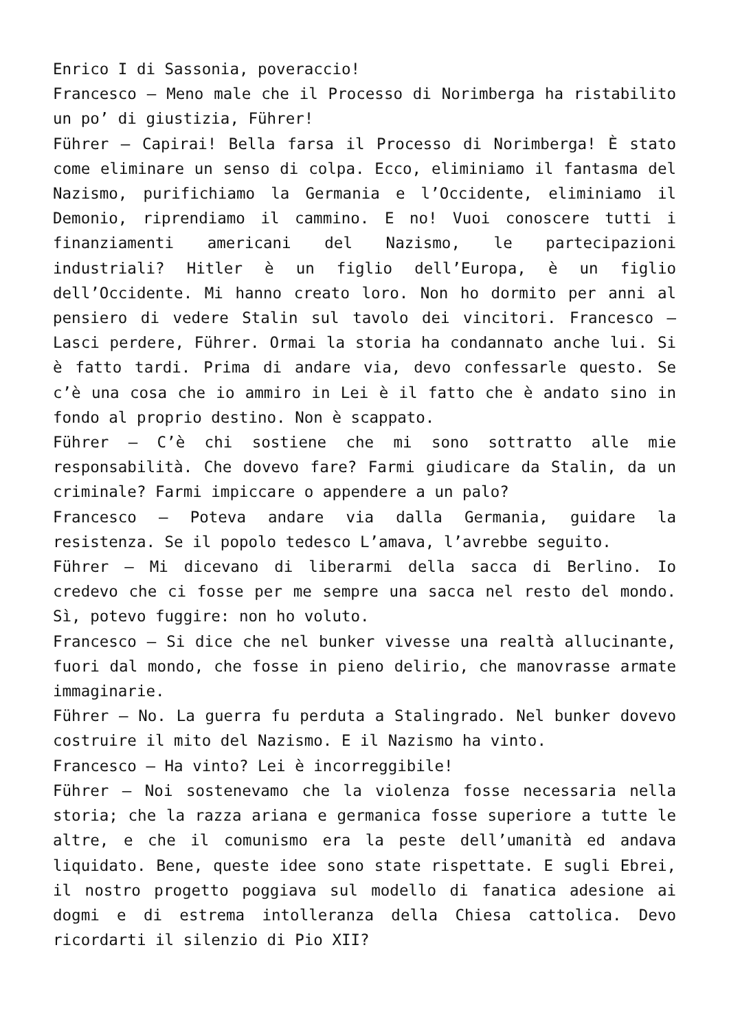Enrico I di Sassonia, poveraccio!
Francesco – Meno male che il Processo di Norimberga ha ristabilito un po’ di giustizia, Führer!
Führer – Capirai! Bella farsa il Processo di Norimberga! È stato come eliminare un senso di colpa. Ecco, eliminiamo il fantasma del Nazismo, purifichiamo la Germania e l’Occidente, eliminiamo il Demonio, riprendiamo il cammino. E no! Vuoi conoscere tutti i finanziamenti americani del Nazismo, le partecipazioni industriali? Hitler è un figlio dell’Europa, è un figlio dell’Occidente. Mi hanno creato loro. Non ho dormito per anni al pensiero di vedere Stalin sul tavolo dei vincitori. Francesco – Lasci perdere, Führer. Ormai la storia ha condannato anche lui. Si è fatto tardi. Prima di andare via, devo confessarle questo. Se c’è una cosa che io ammiro in Lei è il fatto che è andato sino in fondo al proprio destino. Non è scappato.
Führer – C’è chi sostiene che mi sono sottratto alle mie responsabilità. Che dovevo fare? Farmi giudicare da Stalin, da un criminale? Farmi impiccare o appendere a un palo?
Francesco – Poteva andare via dalla Germania, guidare la resistenza. Se il popolo tedesco L’amava, l’avrebbe seguito.
Führer – Mi dicevano di liberarmi della sacca di Berlino. Io credevo che ci fosse per me sempre una sacca nel resto del mondo. Sì, potevo fuggire: non ho voluto.
Francesco – Si dice che nel bunker vivesse una realtà allucinante, fuori dal mondo, che fosse in pieno delirio, che manovrasse armate immaginarie.
Führer – No. La guerra fu perduta a Stalingrado. Nel bunker dovevo costruire il mito del Nazismo. E il Nazismo ha vinto.
Francesco – Ha vinto? Lei è incorreggibile!
Führer – Noi sostenevamo che la violenza fosse necessaria nella storia; che la razza ariana e germanica fosse superiore a tutte le altre, e che il comunismo era la peste dell’umanità ed andava liquidato. Bene, queste idee sono state rispettate. E sugli Ebrei, il nostro progetto poggiava sul modello di fanatica adesione ai dogmi e di estrema intolleranza della Chiesa cattolica. Devo ricordarti il silenzio di Pio XII?